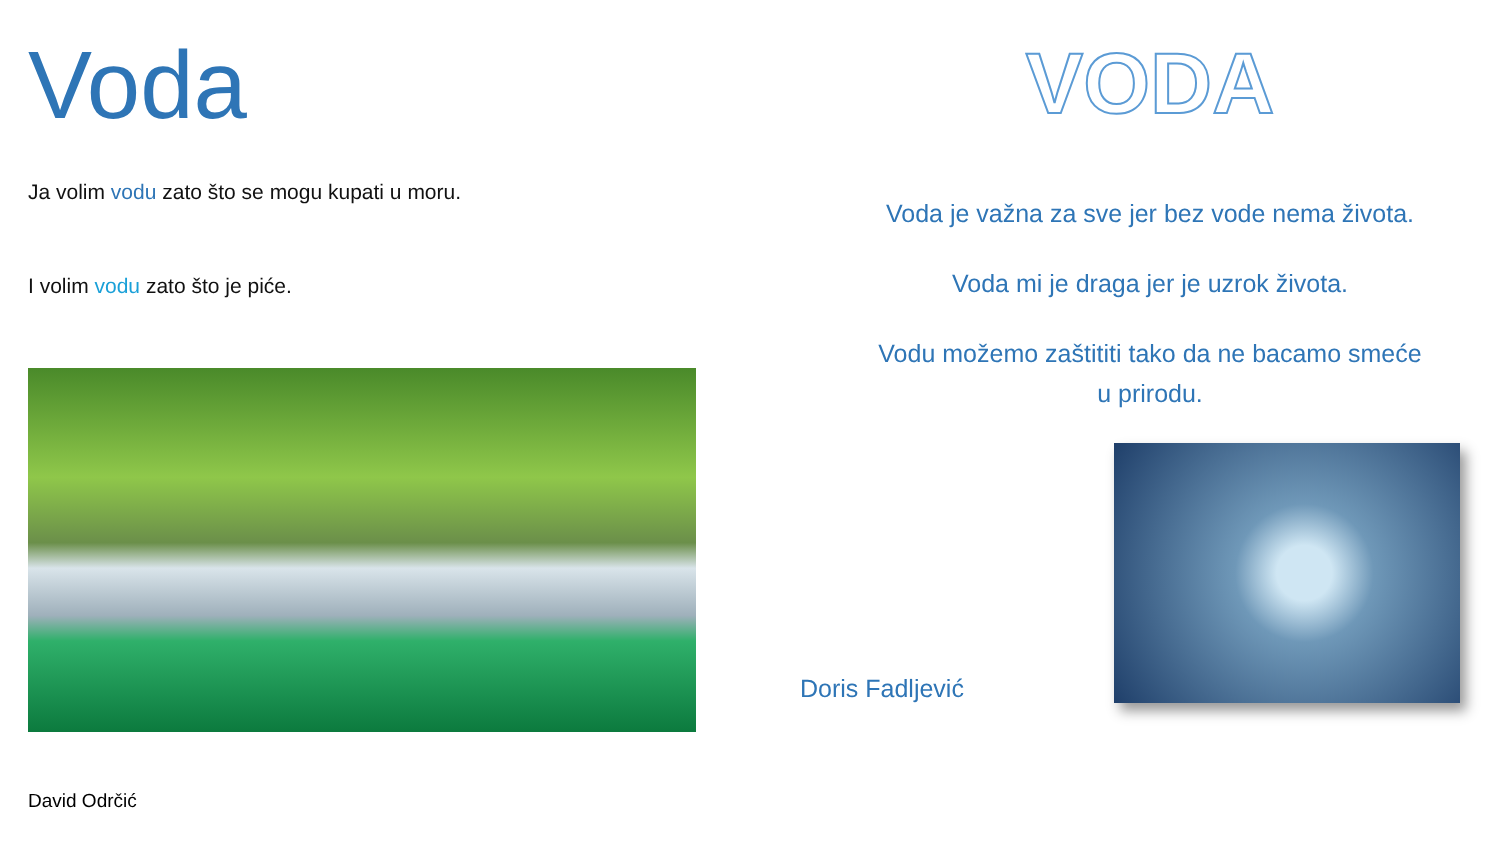Voda
Ja volim vodu zato što se mogu kupati u moru.
I volim vodu zato što je piće.
David Odrčić
VODA
Voda je važna za sve jer bez vode nema života.
Voda mi je draga jer je uzrok života.
Vodu možemo zaštititi tako da ne bacamo smeće
u prirodu.
Doris Fadljević